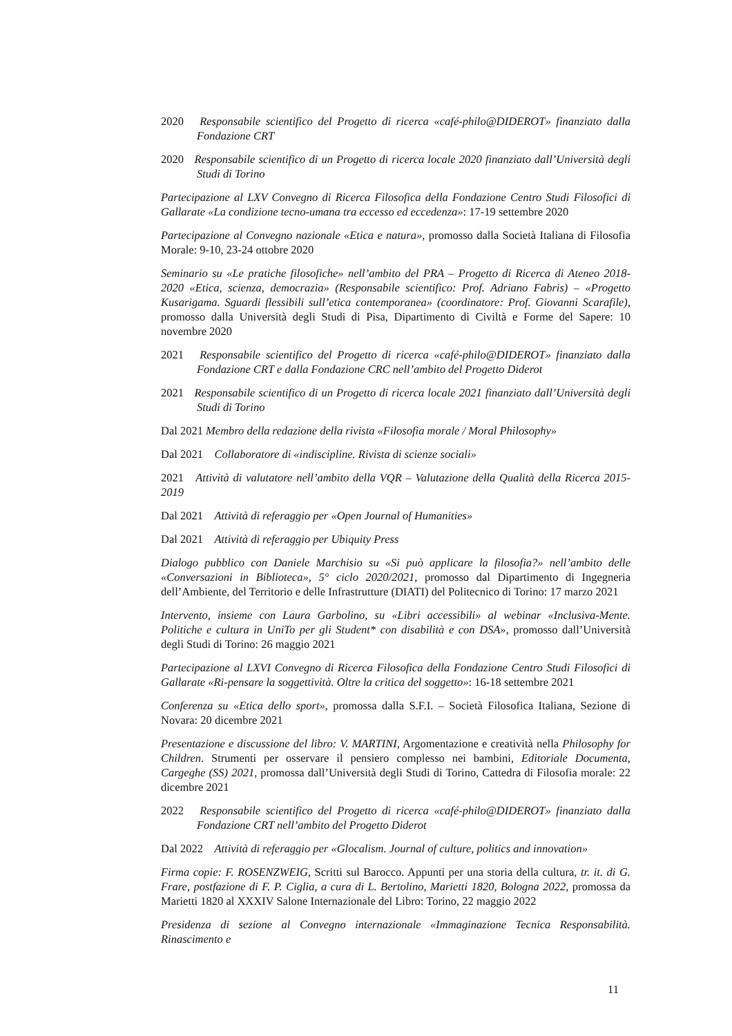2020 Responsabile scientifico del Progetto di ricerca «café-philo@DIDEROT» finanziato dalla Fondazione CRT
2020 Responsabile scientifico di un Progetto di ricerca locale 2020 finanziato dall’Università degli Studi di Torino
Partecipazione al LXV Convegno di Ricerca Filosofica della Fondazione Centro Studi Filosofici di Gallarate «La condizione tecno-umana tra eccesso ed eccedenza»: 17-19 settembre 2020
Partecipazione al Convegno nazionale «Etica e natura», promosso dalla Società Italiana di Filosofia Morale: 9-10, 23-24 ottobre 2020
Seminario su «Le pratiche filosofiche» nell’ambito del PRA – Progetto di Ricerca di Ateneo 2018-2020 «Etica, scienza, democrazia» (Responsabile scientifico: Prof. Adriano Fabris) – «Progetto Kusarigama. Sguardi flessibili sull’etica contemporanea» (coordinatore: Prof. Giovanni Scarafile), promosso dalla Università degli Studi di Pisa, Dipartimento di Civiltà e Forme del Sapere: 10 novembre 2020
2021 Responsabile scientifico del Progetto di ricerca «café-philo@DIDEROT» finanziato dalla Fondazione CRT e dalla Fondazione CRC nell’ambito del Progetto Diderot
2021 Responsabile scientifico di un Progetto di ricerca locale 2021 finanziato dall’Università degli Studi di Torino
Dal 2021 Membro della redazione della rivista «Filosofia morale / Moral Philosophy»
Dal 2021 Collaboratore di «indiscipline. Rivista di scienze sociali»
2021 Attività di valutatore nell’ambito della VQR – Valutazione della Qualità della Ricerca 2015-2019
Dal 2021 Attività di referaggio per «Open Journal of Humanities»
Dal 2021 Attività di referaggio per Ubiquity Press
Dialogo pubblico con Daniele Marchisio su «Si può applicare la filosofia?» nell’ambito delle «Conversazioni in Biblioteca», 5° ciclo 2020/2021, promosso dal Dipartimento di Ingegneria dell’Ambiente, del Territorio e delle Infrastrutture (DIATI) del Politecnico di Torino: 17 marzo 2021
Intervento, insieme con Laura Garbolino, su «Libri accessibili» al webinar «Inclusiva-Mente. Politiche e cultura in UniTo per gli Student* con disabilità e con DSA», promosso dall’Università degli Studi di Torino: 26 maggio 2021
Partecipazione al LXVI Convegno di Ricerca Filosofica della Fondazione Centro Studi Filosofici di Gallarate «Ri-pensare la soggettività. Oltre la critica del soggetto»: 16-18 settembre 2021
Conferenza su «Etica dello sport», promossa dalla S.F.I. – Società Filosofica Italiana, Sezione di Novara: 20 dicembre 2021
Presentazione e discussione del libro: V. MARTINI, Argomentazione e creatività nella Philosophy for Children. Strumenti per osservare il pensiero complesso nei bambini, Editoriale Documenta, Cargeghe (SS) 2021, promossa dall’Università degli Studi di Torino, Cattedra di Filosofia morale: 22 dicembre 2021
2022 Responsabile scientifico del Progetto di ricerca «café-philo@DIDEROT» finanziato dalla Fondazione CRT nell’ambito del Progetto Diderot
Dal 2022 Attività di referaggio per «Glocalism. Journal of culture, politics and innovation»
Firma copie: F. ROSENZWEIG, Scritti sul Barocco. Appunti per una storia della cultura, tr. it. di G. Frare, postfazione di F. P. Ciglia, a cura di L. Bertolino, Marietti 1820, Bologna 2022, promossa da Marietti 1820 al XXXIV Salone Internazionale del Libro: Torino, 22 maggio 2022
Presidenza di sezione al Convegno internazionale «Immaginazione Tecnica Responsabilità. Rinascimento e
11